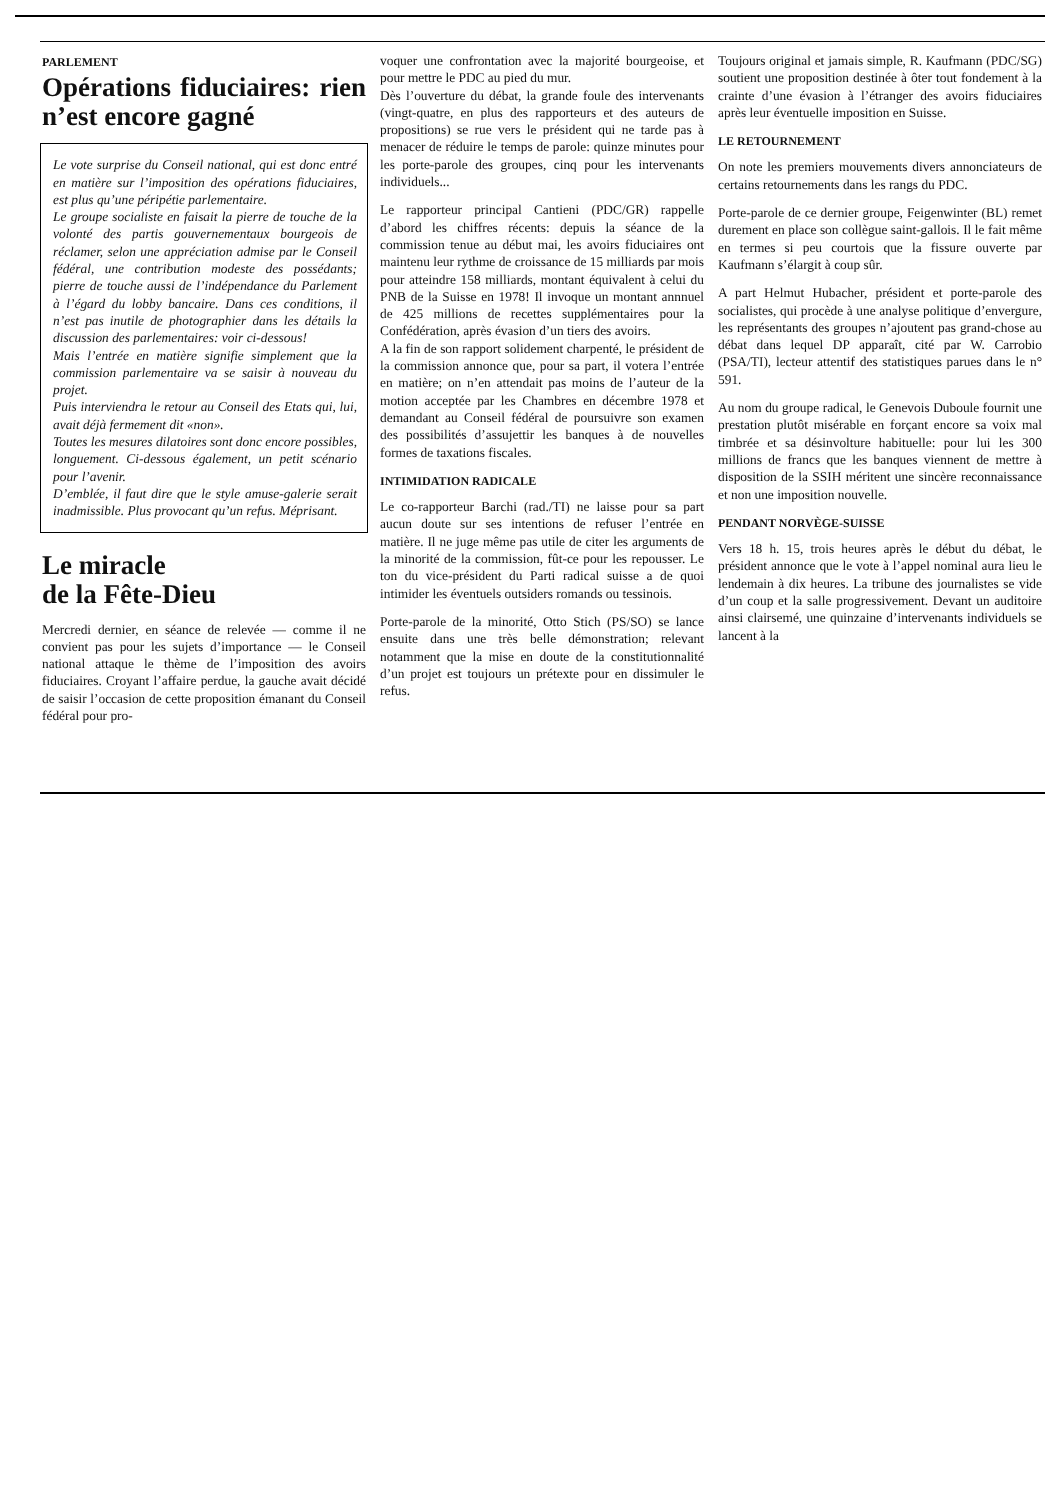PARLEMENT
Opérations fiduciaires: rien n’est encore gagné
Le vote surprise du Conseil national, qui est donc entré en matière sur l’imposition des opérations fiduciaires, est plus qu’une péripétie parlementaire.
Le groupe socialiste en faisait la pierre de touche de la volonté des partis gouvernementaux bourgeois de réclamer, selon une appréciation admise par le Conseil fédéral, une contribution modeste des possédants; pierre de touche aussi de l’indépendance du Parlement à l’égard du lobby bancaire. Dans ces conditions, il n’est pas inutile de photographier dans les détails la discussion des parlementaires: voir ci-dessous!
Mais l’entrée en matière signifie simplement que la commission parlementaire va se saisir à nouveau du projet.
Puis interviendra le retour au Conseil des Etats qui, lui, avait déjà fermement dit «non».
Toutes les mesures dilatoires sont donc encore possibles, longuement. Ci-dessous également, un petit scénario pour l’avenir.
D’emblée, il faut dire que le style amuse-galerie serait inadmissible. Plus provocant qu’un refus. Méprisant.
Le miracle
de la Fête-Dieu
Mercredi dernier, en séance de relevée — comme il ne convient pas pour les sujets d’importance — le Conseil national attaque le thème de l’imposition des avoirs fiduciaires. Croyant l’affaire perdue, la gauche avait décidé de saisir l’occasion de cette proposition émanant du Conseil fédéral pour pro-
voquer une confrontation avec la majorité bourgeoise, et pour mettre le PDC au pied du mur.
Dès l’ouverture du débat, la grande foule des intervenants (vingt-quatre, en plus des rapporteurs et des auteurs de propositions) se rue vers le président qui ne tarde pas à menacer de réduire le temps de parole: quinze minutes pour les porte-parole des groupes, cinq pour les intervenants individuels...
Le rapporteur principal Cantieni (PDC/GR) rappelle d’abord les chiffres récents: depuis la séance de la commission tenue au début mai, les avoirs fiduciaires ont maintenu leur rythme de croissance de 15 milliards par mois pour atteindre 158 milliards, montant équivalent à celui du PNB de la Suisse en 1978! Il invoque un montant annnuel de 425 millions de recettes supplémentaires pour la Confédération, après évasion d’un tiers des avoirs.
A la fin de son rapport solidement charpenté, le président de la commission annonce que, pour sa part, il votera l’entrée en matière; on n’en attendait pas moins de l’auteur de la motion acceptée par les Chambres en décembre 1978 et demandant au Conseil fédéral de poursuivre son examen des possibilités d’assujettir les banques à de nouvelles formes de taxations fiscales.
INTIMIDATION RADICALE
Le co-rapporteur Barchi (rad./TI) ne laisse pour sa part aucun doute sur ses intentions de refuser l’entrée en matière. Il ne juge même pas utile de citer les arguments de la minorité de la commission, fût-ce pour les repousser. Le ton du vice-président du Parti radical suisse a de quoi intimider les éventuels outsiders romands ou tessinois.
Porte-parole de la minorité, Otto Stich (PS/SO) se lance ensuite dans une très belle démonstration; relevant notamment que la mise en doute de la constitutionnalité d’un projet est toujours un prétexte pour en dissimuler le refus.
Toujours original et jamais simple, R. Kaufmann (PDC/SG) soutient une proposition destinée à ôter tout fondement à la crainte d’une évasion à l’étranger des avoirs fiduciaires après leur éventuelle imposition en Suisse.
LE RETOURNEMENT
On note les premiers mouvements divers annonciateurs de certains retournements dans les rangs du PDC.
Porte-parole de ce dernier groupe, Feigenwinter (BL) remet durement en place son collègue saint-gallois. Il le fait même en termes si peu courtois que la fissure ouverte par Kaufmann s’élargit à coup sûr.
A part Helmut Hubacher, président et porte-parole des socialistes, qui procède à une analyse politique d’envergure, les représentants des groupes n’ajoutent pas grand-chose au débat dans lequel DP apparaît, cité par W. Carrobio (PSA/TI), lecteur attentif des statistiques parues dans le n° 591.
Au nom du groupe radical, le Genevois Duboule fournit une prestation plutôt misérable en forçant encore sa voix mal timbrée et sa désinvolture habituelle: pour lui les 300 millions de francs que les banques viennent de mettre à disposition de la SSIH méritent une sincère reconnaissance et non une imposition nouvelle.
PENDANT NORVÈGE-SUISSE
Vers 18 h. 15, trois heures après le début du débat, le président annonce que le vote à l’appel nominal aura lieu le lendemain à dix heures. La tribune des journalistes se vide d’un coup et la salle progressivement. Devant un auditoire ainsi clairsemé, une quinzaine d’intervenants individuels se lancent à la